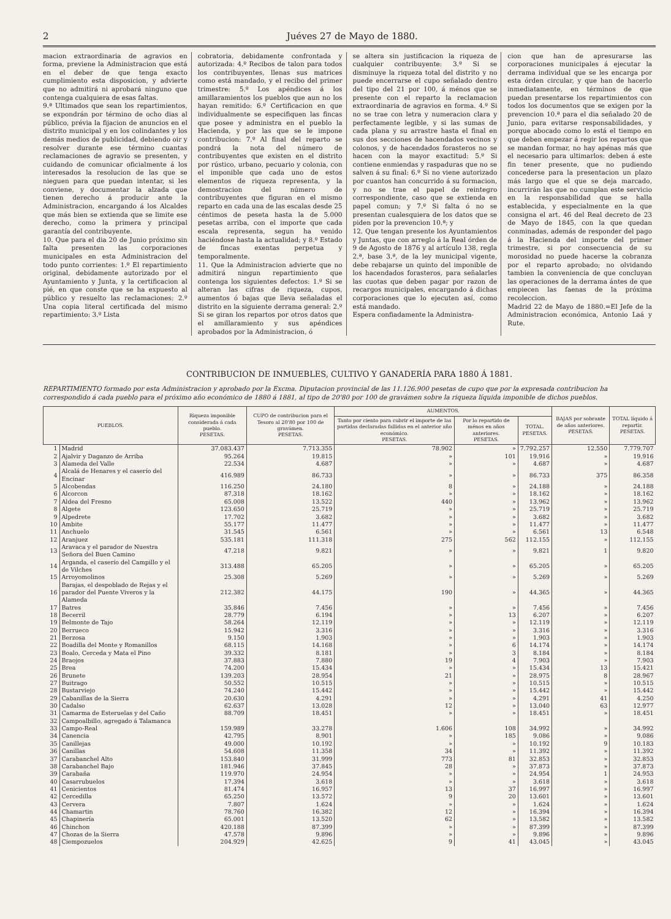2 Juéves 27 de Mayo de 1880.
macion extraordinaria de agravios en forma, previene la Administracion que está en el deber de que tenga exacto cumplimiento esta disposicion, y advierte que no admitirá ni aprobará ninguno que contenga cualquiera de esas faltas.
9.ª Ultimados que sean los repartimientos, se expondrán por término de ocho dias al público, prévia la fijacion de anuncios en el distrito municipal y en los colindantes y los demás medios de publicidad, debiendo oir y resolver durante ese término cuantas reclamaciones de agravio se presenten, y cuidando de comunicar oficialmente á los interesados la resolucion de las que se nieguen para que puedan intentar, si les conviene, y documentar la alzada que tienen derecho á producir ante la Administracion, encargando á los Alcaldes que más bien se extienda que se limite ese derecho, como la primera y principal garantía del contribuyente.
10. Que para el dia 20 de Junio próximo sin falta presenten las corporaciones municipales en esta Administracion del todo punto corrientes: 1.º El repartimiento original, debidamente autorizado por el Ayuntamiento y Junta, y la certificacion al pié, en que conste que se ha expuesto al público y resuelto las reclamaciones: 2.º Una copia literal certificada del mismo repartimiento: 3.º Lista
cobratoria, debidamente confrontada y autorizada: 4.º Recibos de talon para todos los contribuyentes, llenas sus matrices como está mandado, y el recibo del primer trimestre: 5.º Los apéndices á los amillaramientos los pueblos que aun no los hayan remitido: 6.º Certificacion en que individualmente se especifiquen las fincas que posee y administra en el pueblo la Hacienda, y por las que se le impone contribucion: 7.º Al final del reparto se pondrá la nota del número de contribuyentes que existen en el distrito por rústico, urbano, pecuario y colonia, con el imponible que cada uno de estos elementos de riqueza representa, y la demostracion del número de contribuyentes que figuran en el mismo reparto en cada una de las escalas desde 25 céntimos de peseta hasta la de 5.000 pesetas arriba, con el importe que cada escala representa, segun ha venido haciéndose hasta la actualidad; y 8.º Estado de fincas exentas perpetua y temporalmente.
11. Que la Administracion advierte que no admitirá ningun repartimiento que contenga los siguientes defectos: 1.º Si se alteran las cifras de riqueza, cupos, aumentos ó bajas que lleva señaladas el distrito en la siguiente derrama general: 2.º Si se giran los repartos por otros datos que el amillaramiento y sus apéndices aprobados por la Administracion, ó
se altera sin justificacion la riqueza de cualquier contribuyente: 3.º Si se disminuye la riqueza total del distrito y no puede encerrarse el cupo señalado dentro del tipo del 21 por 100, á ménos que se presente con el reparto la reclamacion extraordinaria de agravios en forma. 4.º Si no se trae con letra y numeracion clara y perfectamente legible, y si las sumas de cada plana y su arrastre hasta el final en sus dos secciones de hacendados vecinos y colonos, y de hacendados forasteros no se hacen con la mayor exactitud: 5.º Si contiene enmiendas y raspaduras que no se salven á su final: 6.º Si no viene autorizado por cuantos han concurrido á su formacion, y no se trae el papel de reintegro correspondiente, caso que se extienda en papel comun; y 7.º Si falta ó no se presentan cualesquiera de los datos que se piden por la prevencion 10.ª; y
12. Que tengan presente los Ayuntamientos y Juntas, que con arreglo á la Real órden de 9 de Agosto de 1876 y al artículo 138, regla 2.ª, base 3.ª, de la ley municipal vigente, debe rebajarse un quinto del imponible de los hacendados forasteros, para señalarles las cuotas que deben pagar por razon de recargos municipales, encargando á dichas corporaciones que lo ejecuten así, como está mandado.
Espera confiadamente la Administra-
cion que han de apresurarse las corporaciones municipales á ejecutar la derrama individual que se les encarga por esta órden circular, y que han de hacerlo inmediatamente, en términos de que puedan presentarse los repartimientos con todos los documentos que se exigen por la prevencion 10.ª para el dia señalado 20 de Junio, para evitarse responsabilidades, y porque abocado como lo está el tiempo en que deben empezar á regir los repartos que se mandan formar, no hay apénas más que el necesario para ultimarlos: deben á este fin tener presente, que no pudiendo concederse para la presentacion un plazo más largo que el que se deja marcado, incurrirán las que no cumplan este servicio en la responsabilidad que se halla establecida, y especialmente en la que consigna el art. 46 del Real decreto de 23 de Mayo de 1845, con la que quedan conminadas, además de responder del pago á la Hacienda del importe del primer trimestre, si por consecuencia de su morosidad no puede hacerse la cobranza por el reparto aprobado; no olvidando tambien la conveniencia de que concluyan las operaciones de la derrama ántes de que empiecen las faenas de la próxima recoleccion.
Madrid 22 de Mayo de 1880.=El Jefe de la Administracion económica, Antonio Laá y Rute.
CONTRIBUCION DE INMUEBLES, CULTIVO Y GANADERÍA PARA 1880 Á 1881.
REPARTIMIENTO formado por esta Administracion y aprobado por la Excma. Diputacion provincial de las 11.126.900 pesetas de cupo que por la expresada contribucion ha correspondido á cada pueblo para el próximo año económico de 1880 á 1881, al tipo de 20'80 por 100 de gravámen sobre la riqueza líquida imponible de dichos pueblos.
| PUEBLOS. | | Riqueza imponible considerada á cada pueblo. PESETAS. | CUPO de contribucion para el Tesoro al 20'80 por 100 de gravámen. PESETAS. | AUMENTOS. | | | BAJAS por sobrante de años anteriores. PESETAS. | TOTAL líquido á repartir. PESETAS. |
| --- | --- | --- | --- | --- | --- | --- | --- | --- |
| | | | | Tanto por ciento para cubrir el importe de las partidas declaradas fallidas en el anterior año económico. PESETAS. | Por lo repartido de ménos en años anteriores. PESETAS. | TOTAL. PESETAS. | | |
| 1 | Madrid | 37.083.437 | 7.713.355 | 78.902 | » | 7.792.257 | 12.550 | 7.779.707 |
| 2 | Ajalvir y Daganzo de Arriba | 95.264 | 19.815 | » | 101 | 19.916 | » | 19.916 |
| 3 | Alameda del Valle | 22.534 | 4.687 | » | » | 4.687 | » | 4.687 |
| 4 | Alcalá de Henares y el caserío del Encinar | 416.989 | 86.733 | » | » | 86.733 | 375 | 86.358 |
| 5 | Alcobendas | 116.250 | 24.180 | 8 | » | 24.188 | » | 24.188 |
| 6 | Alcorcon | 87.318 | 18.162 | » | » | 18.162 | » | 18.162 |
| 7 | Aldea del Fresno | 65.008 | 13.522 | 440 | » | 13.962 | » | 13.962 |
| 8 | Algete | 123.650 | 25.719 | » | » | 25.719 | » | 25.719 |
| 9 | Alpedrete | 17.702 | 3.682 | » | » | 3.682 | » | 3.682 |
| 10 | Ambite | 55.177 | 11.477 | » | » | 11.477 | » | 11.477 |
| 11 | Anchuelo | 31.545 | 6.561 | » | » | 6.561 | 13 | 6.548 |
| 12 | Aranjuez | 535.181 | 111.318 | 275 | 562 | 112.155 | » | 112.155 |
| 13 | Aravaca y el parador de Nuestra Señora del Buen Camino | 47.218 | 9.821 | » | » | 9.821 | 1 | 9.820 |
| 14 | Arganda, el caserío del Campillo y el de Vilches | 313.488 | 65.205 | » | » | 65.205 | » | 65.205 |
| 15 | Arroyomolinos | 25.308 | 5.269 | » | » | 5.269 | » | 5.269 |
| 16 | Barajas, el despoblado de Rejas y el parador del Puente Viveros y la Alameda | 212.382 | 44.175 | 190 | » | 44.365 | » | 44.365 |
| 17 | Batres | 35.846 | 7.456 | » | » | 7.456 | » | 7.456 |
| 18 | Becerril | 28.779 | 6.194 | » | 13 | 6.207 | » | 6.207 |
| 19 | Belmonte de Tajo | 58.264 | 12.119 | » | » | 12.119 | » | 12.119 |
| 20 | Berrueco | 15.942 | 3.316 | » | » | 3.316 | » | 3.316 |
| 21 | Berzosa | 9.150 | 1.903 | » | » | 1.903 | » | 1.903 |
| 22 | Boadilla del Monte y Romanillos | 68.115 | 14.168 | » | 6 | 14.174 | » | 14.174 |
| 23 | Boalo, Cerceda y Mata el Pino | 39.332 | 8.181 | » | 3 | 8.184 | » | 8.184 |
| 24 | Braojos | 37.883 | 7.880 | 19 | 4 | 7.903 | » | 7.903 |
| 25 | Brea | 74.200 | 15.434 | » | » | 15.434 | 13 | 15.421 |
| 26 | Brunete | 139.203 | 28.954 | 21 | » | 28.975 | 8 | 28.967 |
| 27 | Buitrago | 50.552 | 10.515 | » | » | 10.515 | » | 10.515 |
| 28 | Bustarviejo | 74.240 | 15.442 | » | » | 15.442 | » | 15.442 |
| 29 | Cabanillas de la Sierra | 20.630 | 4.291 | » | » | 4.291 | 41 | 4.250 |
| 30 | Cadalso | 62.637 | 13.028 | 12 | » | 13.040 | 63 | 12.977 |
| 31 | Camarma de Esteruelas y del Caño | 88.709 | 18.451 | » | » | 18.451 | » | 18.451 |
| 32 | Campoalbillo, agregado á Talamanca | | | | | | | |
| 33 | Campo-Real | 159.989 | 33.278 | 1.606 | 108 | 34.992 | » | 34.992 |
| 34 | Canencia | 42.795 | 8.901 | » | 185 | 9.086 | » | 9.086 |
| 35 | Canillejas | 49.000 | 10.192 | » | » | 10.192 | 9 | 10.183 |
| 36 | Canillas | 54.608 | 11.358 | 34 | » | 11.392 | » | 11.392 |
| 37 | Carabanchel Alto | 153.840 | 31.999 | 773 | 81 | 32.853 | » | 32.853 |
| 38 | Carabanchel Bajo | 181.946 | 37.845 | 28 | » | 37.873 | » | 37.873 |
| 39 | Carabaña | 119.970 | 24.954 | » | » | 24.954 | 1 | 24.953 |
| 40 | Casarrubuelos | 17.394 | 3.618 | » | » | 3.618 | » | 3.618 |
| 41 | Cenicientos | 81.474 | 16.957 | 13 | 37 | 16.997 | » | 16.997 |
| 42 | Cercedilla | 65.250 | 13.572 | 9 | 20 | 13.601 | » | 13.601 |
| 43 | Cervera | 7.807 | 1.624 | » | » | 1.624 | » | 1.624 |
| 44 | Chamartin | 78.760 | 16.382 | 12 | » | 16.394 | » | 16.394 |
| 45 | Chapinería | 65.001 | 13.520 | 62 | » | 13.582 | » | 13.582 |
| 46 | Chinchon | 420.188 | 87.399 | » | » | 87.399 | » | 87.399 |
| 47 | Chozas de la Sierra | 47.578 | 9.896 | » | » | 9.896 | » | 9.896 |
| 48 | Ciempozuelos | 204.929 | 42.625 | 9 | 41 | 43.045 | » | 43.045 |